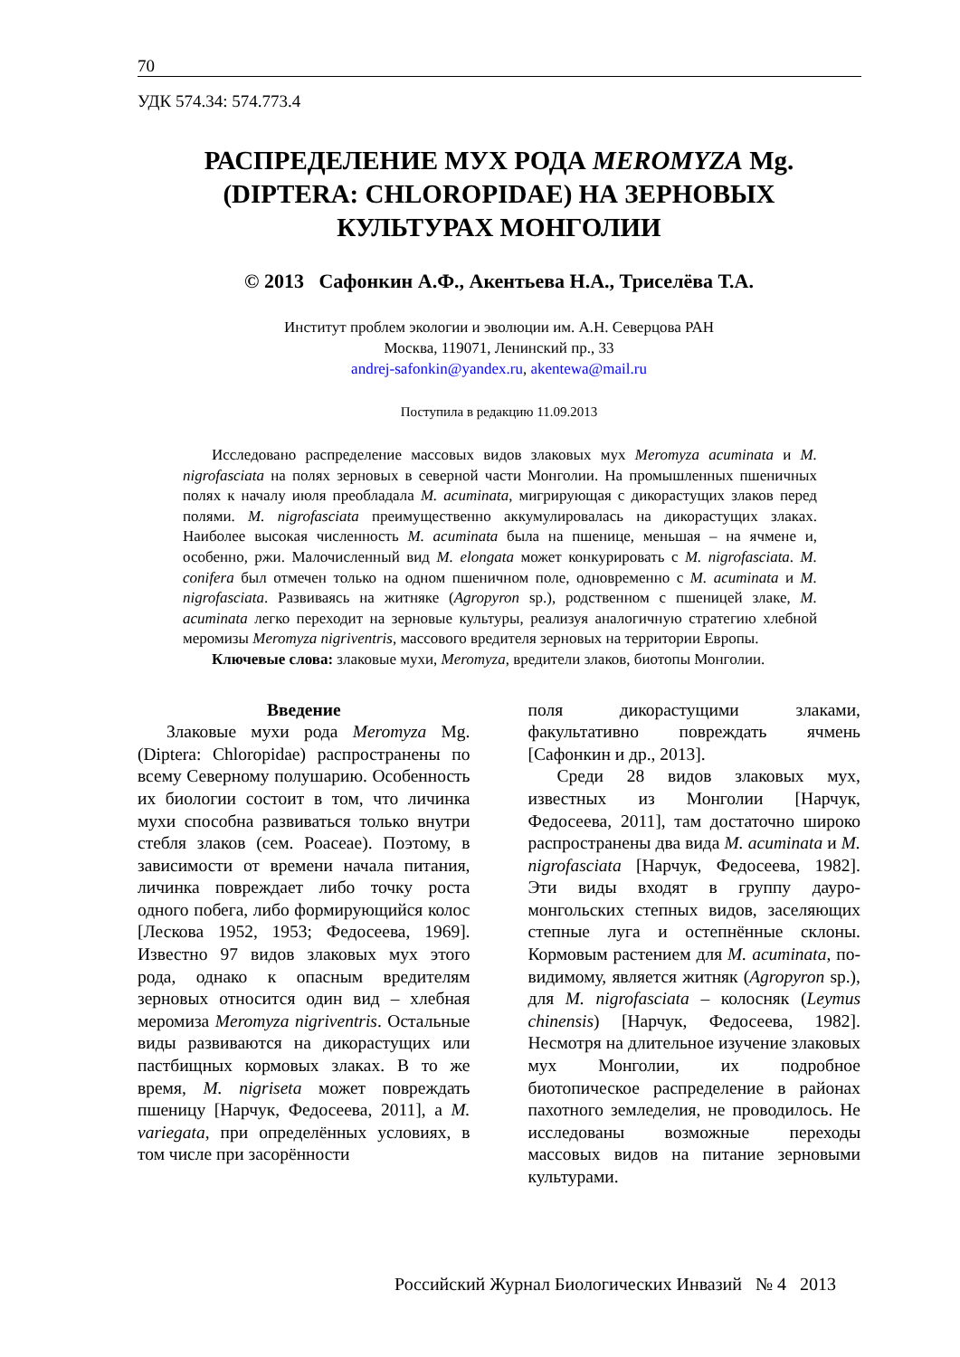70
УДК 574.34: 574.773.4
РАСПРЕДЕЛЕНИЕ МУХ РОДА MEROMYZA Mg.
(DIPTERA: CHLOROPIDAE) НА ЗЕРНОВЫХ
КУЛЬТУРАХ МОНГОЛИИ
© 2013 Сафонкин А.Ф., Акентьева Н.А., Триселёва Т.А.
Институт проблем экологии и эволюции им. А.Н. Северцова РАН
Москва, 119071, Ленинский пр., 33
andrej-safonkin@yandex.ru, akentewa@mail.ru
Поступила в редакцию 11.09.2013
Исследовано распределение массовых видов злаковых мух Meromyza acuminata и M. nigrofasciata на полях зерновых в северной части Монголии. На промышленных пшеничных полях к началу июля преобладала M. acuminata, мигрирующая с дикорастущих злаков перед полями. M. nigrofasciata преимущественно аккумулировалась на дикорастущих злаках. Наиболее высокая численность M. acuminata была на пшенице, меньшая – на ячмене и, особенно, ржи. Малочисленный вид M. elongata может конкурировать с M. nigrofasciata. M. conifera был отмечен только на одном пшеничном поле, одновременно с M. acuminata и M. nigrofasciata. Развиваясь на житняке (Agropyron sp.), родственном с пшеницей злаке, M. acuminata легко переходит на зерновые культуры, реализуя аналогичную стратегию хлебной меромизы Meromyza nigriventris, массового вредителя зерновых на территории Европы.
Ключевые слова: злаковые мухи, Meromyza, вредители злаков, биотопы Монголии.
Введение
Злаковые мухи рода Meromyza Mg. (Diptera: Chloropidae) распространены по всему Северному полушарию. Особенность их биологии состоит в том, что личинка мухи способна развиваться только внутри стебля злаков (сем. Poaceae). Поэтому, в зависимости от времени начала питания, личинка повреждает либо точку роста одного побега, либо формирующийся колос [Лескова 1952, 1953; Федосеева, 1969]. Известно 97 видов злаковых мух этого рода, однако к опасным вредителям зерновых относится один вид – хлебная меромиза Meromyza nigriventris. Остальные виды развиваются на дикорастущих или пастбищных кормовых злаках. В то же время, M. nigriseta может повреждать пшеницу [Нарчук, Федосеева, 2011], а M. variegata, при определённых условиях, в том числе при засорённости
поля дикорастущими злаками, факультативно повреждать ячмень [Сафонкин и др., 2013].
Среди 28 видов злаковых мух, известных из Монголии [Нарчук, Федосеева, 2011], там достаточно широко распространены два вида M. acuminata и M. nigrofasciata [Нарчук, Федосеева, 1982]. Эти виды входят в группу дауро-монгольских степных видов, заселяющих степные луга и остепнённые склоны. Кормовым растением для M. acuminata, по-видимому, является житняк (Agropyron sp.), для M. nigrofasciata – колосняк (Leymus chinensis) [Нарчук, Федосеева, 1982]. Несмотря на длительное изучение злаковых мух Монголии, их подробное биотопическое распределение в районах пахотного земледелия, не проводилось. Не исследованы возможные переходы массовых видов на питание зерновыми культурами.
Российский Журнал Биологических Инвазий № 4 2013